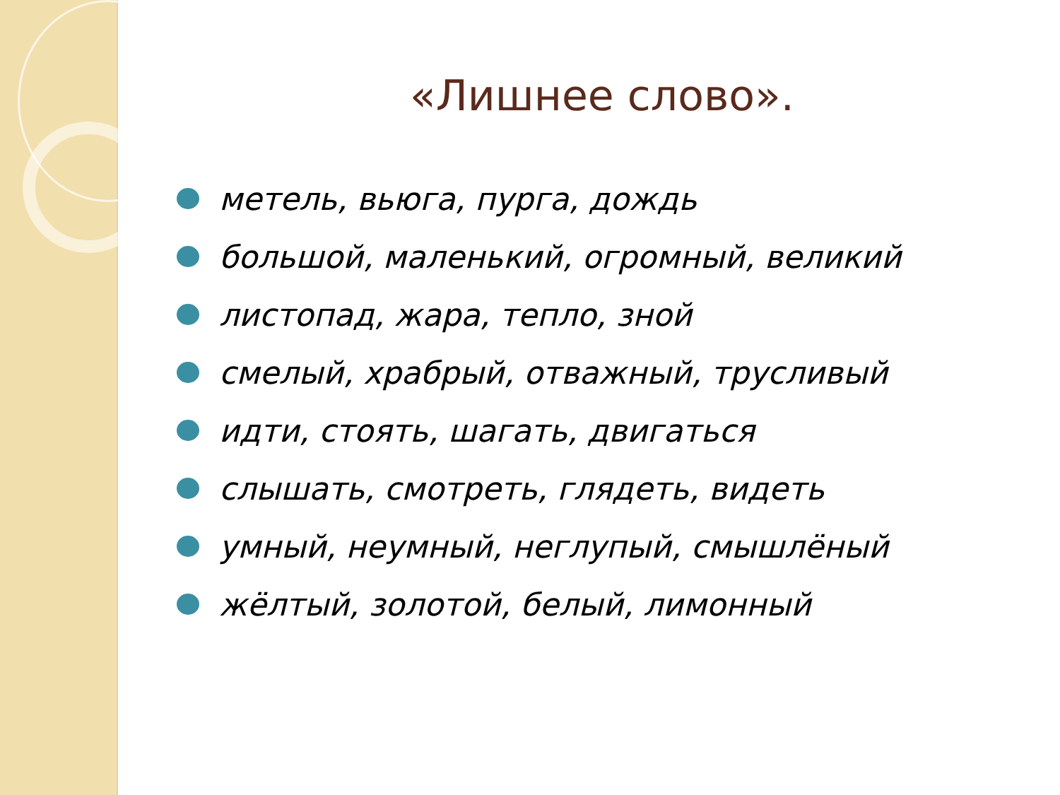«Лишнее слово».
метель, вьюга, пурга, дождь
большой, маленький, огромный, великий
листопад, жара, тепло, зной
смелый, храбрый, отважный, трусливый
идти, стоять, шагать, двигаться
слышать, смотреть, глядеть, видеть
умный, неумный, неглупый, смышлёный
жёлтый, золотой, белый, лимонный